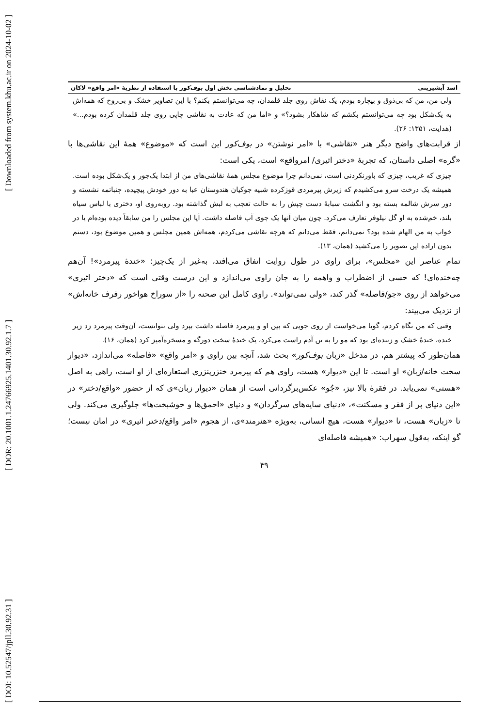[ DOI: 10.52547/jpll.30.92.31 ] [ DOR: 20.1001.1.24766925.1401.30.92.1.7 ] [ Downloaded from system.khu.ac.ir on 2024-10-02 ]
اسد آبشیرینی تحلیل و نمادشناسی بخش اول بوف‌کور با استفاده از نظریهٔ «امر واقع» لاکان
ولی من، من که بی‌ذوق و بیچاره بودم، یک نقاش روی جلد قلمدان، چه می‌توانستم بکنم؟ با این تصاویر خشک و بی‌روح که همه‌اش به یک‌شکل بود چه می‌توانستم بکشم که شاهکار بشود؟» و «اما من که عادت به نقاشی چاپی روی جلد قلمدان کرده بودم...» (هدایت، ۱۳۵۱: ۲۶).
از قرابت‌های واضح دیگر هنر «نقاشی» با «امر نوشتن» در بوف‌کور این است که «موضوع» همهٔ این نقاشی‌ها با «گره» اصلی داستان، که تجربهٔ «دختر اثیری/ امرواقع» است، یکی است:
چیزی که غریب، چیزی که باورنکردنی است، نمی‌دانم چرا موضوع مجلس همهٔ نقاشی‌های من از ابتدا یک‌جور و یک‌شکل بوده است. همیشه یک درخت سرو می‌کشیدم که زیرش پیرمردی قوزکرده شبیه جوکیان هندوستان عبا به دور خودش پیچیده، چنباتمه نشسته و دور سرش شالمه بسته بود و انگشت سبابهٔ دست چپش را به حالت تعجب به لبش گذاشته بود. روبه‌روی او، دختری با لباس سیاه بلند، خم‌شده به او گل نیلوفر تعارف می‌کرد. چون میان آنها یک جوی آب فاصله داشت. آیا این مجلس را من سابقاً دیده بوده‌ام یا در خواب به من الهام شده بود؟ نمی‌دانم، فقط می‌دانم که هرچه نقاشی می‌کردم، همه‌اش همین مجلس و همین موضوع بود، دستم بدون اراده این تصویر را می‌کشید (همان، ۱۳).
تمام عناصر این «مجلس»، برای راوی در طول روایت اتفاق می‌افتد، به‌غیر از یک‌چیز: «خندهٔ پیرمرد»! آن‌هم چه‌خنده‌ای! که حسی از اضطراب و واهمه را به جان راوی می‌اندازد و این درست وقتی است که «دختر اثیری» می‌خواهد از روی «جو/فاصله» گذر کند، «ولی نمی‌تواند». راوی کامل این صحنه را «از سوراخ هواخور رفرف خانه‌اش» از نزدیک می‌بیند:
وقتی که من نگاه کردم، گویا می‌خواست از روی جویی که بین او و پیرمرد فاصله داشت بپرد ولی نتوانست، آن‌وقت پیرمرد زد زیر خنده، خندهٔ خشک و زننده‌ای بود که مو را به تن آدم راست می‌کرد، یک خندهٔ سخت دورگه و مسخره‌آمیز کرد (همان، ۱۶).
همان‌طور که پیشتر هم، در مدخل «زبان بوف‌کور» بحث شد، آنچه بین راوی و «امر واقع» «فاصله» می‌اندازد، «دیوار سخت خانه/زبان» او است. تا این «دیوار» هست، راوی هم که پیرمرد خنزرپنزری استعاره‌ای از او است، راهی به اصل «هستی» نمی‌یابد. در فقرهٔ بالا نیز، «جُو» عکس‌برگردانی است از همان «دیوار زبان»ی که از حضور «واقع/دختر» در «این دنیای پر از فقر و مسکنت»، «دنیای سایه‌های سرگردان» و دنیای «احمق‌ها و خوشبخت‌ها» جلوگیری می‌کند. ولی تا «زبان» هست، تا «دیوار» هست، هیچ انسانی، به‌ویژه «هنرمند»ی، از هجوم «امر واقع/دختر اثیری» در امان نیست؛ گو اینکه، به‌قول سهراب: «همیشه فاصله‌ای
۴۹